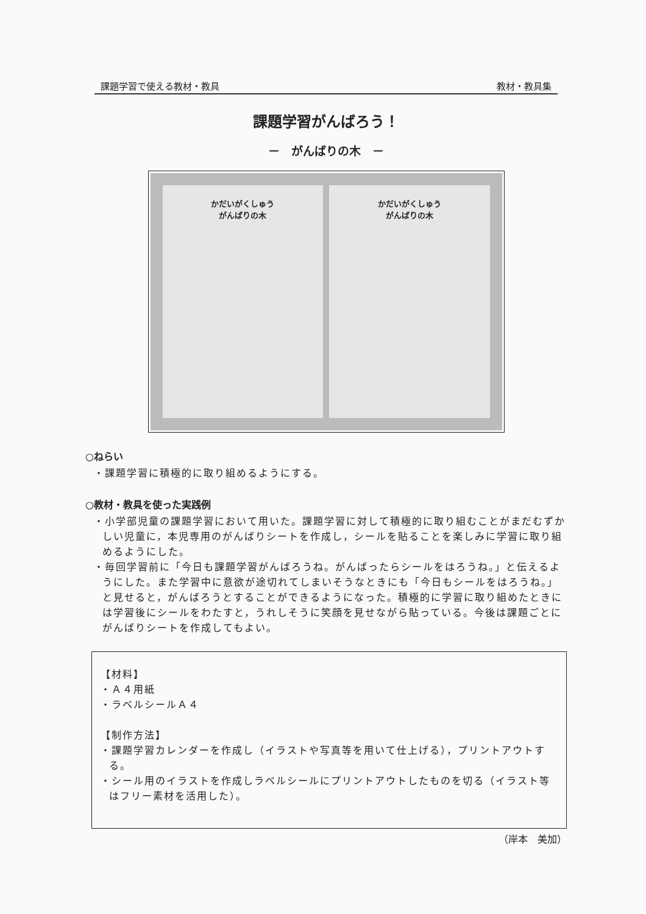課題学習で使える教材・教具 教材・教具集
課題学習がんばろう！
－　がんばりの木　－
かだいがくしゅう
がんばりの木
かだいがくしゅう
がんばりの木
○ねらい
・課題学習に積極的に取り組めるようにする。
○教材・教具を使った実践例
・小学部児童の課題学習において用いた。課題学習に対して積極的に取り組むことがまだむずかしい児童に，本児専用のがんばりシートを作成し，シールを貼ることを楽しみに学習に取り組めるようにした。
・毎回学習前に「今日も課題学習がんばろうね。がんばったらシールをはろうね。」と伝えるようにした。また学習中に意欲が途切れてしまいそうなときにも「今日もシールをはろうね。」と見せると，がんばろうとすることができるようになった。積極的に学習に取り組めたときには学習後にシールをわたすと，うれしそうに笑顔を見せながら貼っている。今後は課題ごとにがんばりシートを作成してもよい。
【材料】
・Ａ４用紙
・ラベルシールＡ４
【制作方法】
・課題学習カレンダーを作成し（イラストや写真等を用いて仕上げる），プリントアウトする。
・シール用のイラストを作成しラベルシールにプリントアウトしたものを切る（イラスト等はフリー素材を活用した）。
（岸本　美加）